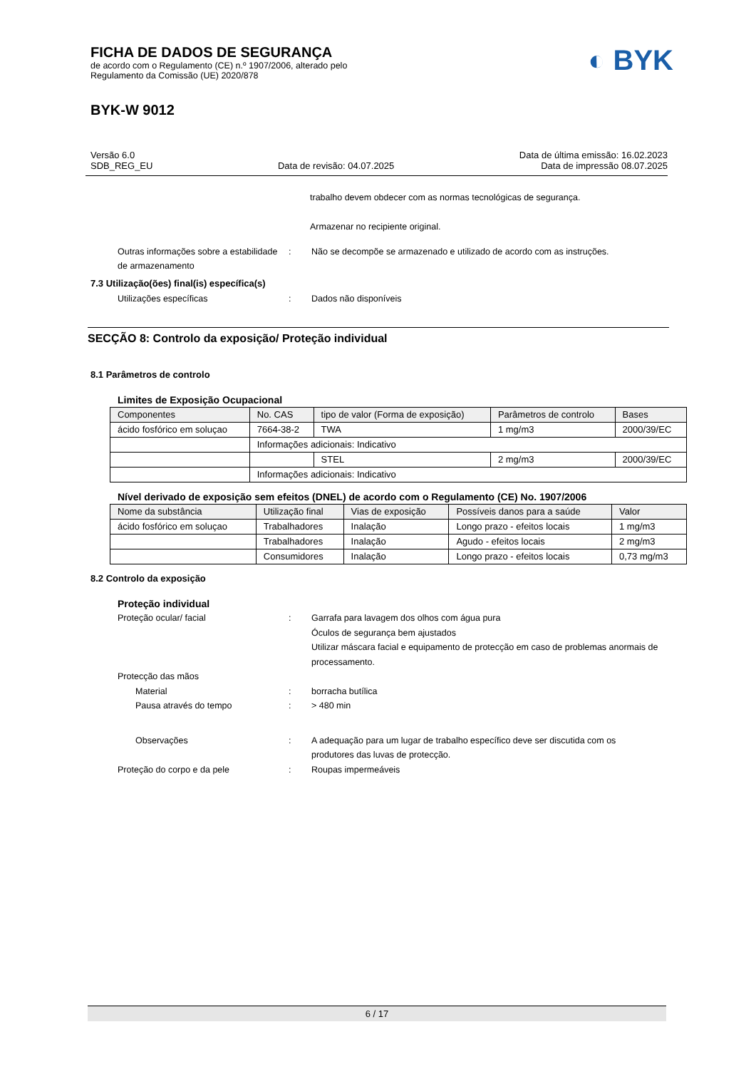FICHA DE DADOS DE SEGURANÇA
de acordo com o Regulamento (CE) n.º 1907/2006, alterado pelo
Regulamento da Comissão (UE) 2020/878
◐ BYK
BYK-W 9012
Versão 6.0
SDB_REG_EU
Data de revisão: 04.07.2025 Data de última emissão: 16.02.2023
Data de impressão 08.07.2025
trabalho devem obdecer com as normas tecnológicas de segurança.
Armazenar no recipiente original.
Outras informações sobre a estabilidade de armazenamento
: Não se decompõe se armazenado e utilizado de acordo com as instruções.
7.3 Utilização(ões) final(is) específica(s)
Utilizações específicas : Dados não disponíveis
SECÇÃO 8: Controlo da exposição/ Proteção individual
8.1 Parâmetros de controlo
Limites de Exposição Ocupacional
| Componentes | No. CAS | tipo de valor (Forma de exposição) | Parâmetros de controlo | Bases |
| --- | --- | --- | --- | --- |
| ácido fosfórico em soluçao | 7664-38-2 | TWA | 1 mg/m3 | 2000/39/EC |
| | Informações adicionais: Indicativo | | | |
| | | STEL | 2 mg/m3 | 2000/39/EC |
| | Informações adicionais: Indicativo | | | |
Nível derivado de exposição sem efeitos (DNEL) de acordo com o Regulamento (CE) No. 1907/2006
| Nome da substância | Utilização final | Vias de exposição | Possíveis danos para a saúde | Valor |
| --- | --- | --- | --- | --- |
| ácido fosfórico em soluçao | Trabalhadores | Inalação | Longo prazo - efeitos locais | 1 mg/m3 |
| | Trabalhadores | Inalação | Agudo - efeitos locais | 2 mg/m3 |
| | Consumidores | Inalação | Longo prazo - efeitos locais | 0,73 mg/m3 |
8.2 Controlo da exposição
Proteção individual
Proteção ocular/ facial : Garrafa para lavagem dos olhos com água pura
Óculos de segurança bem ajustados
Utilizar máscara facial e equipamento de protecção em caso de problemas anormais de processamento.
Protecção das mãos
Material : borracha butílica
Pausa através do tempo : > 480 min
Observações : A adequação para um lugar de trabalho específico deve ser discutida com os produtores das luvas de protecção.
Proteção do corpo e da pele : Roupas impermeáveis
6 / 17